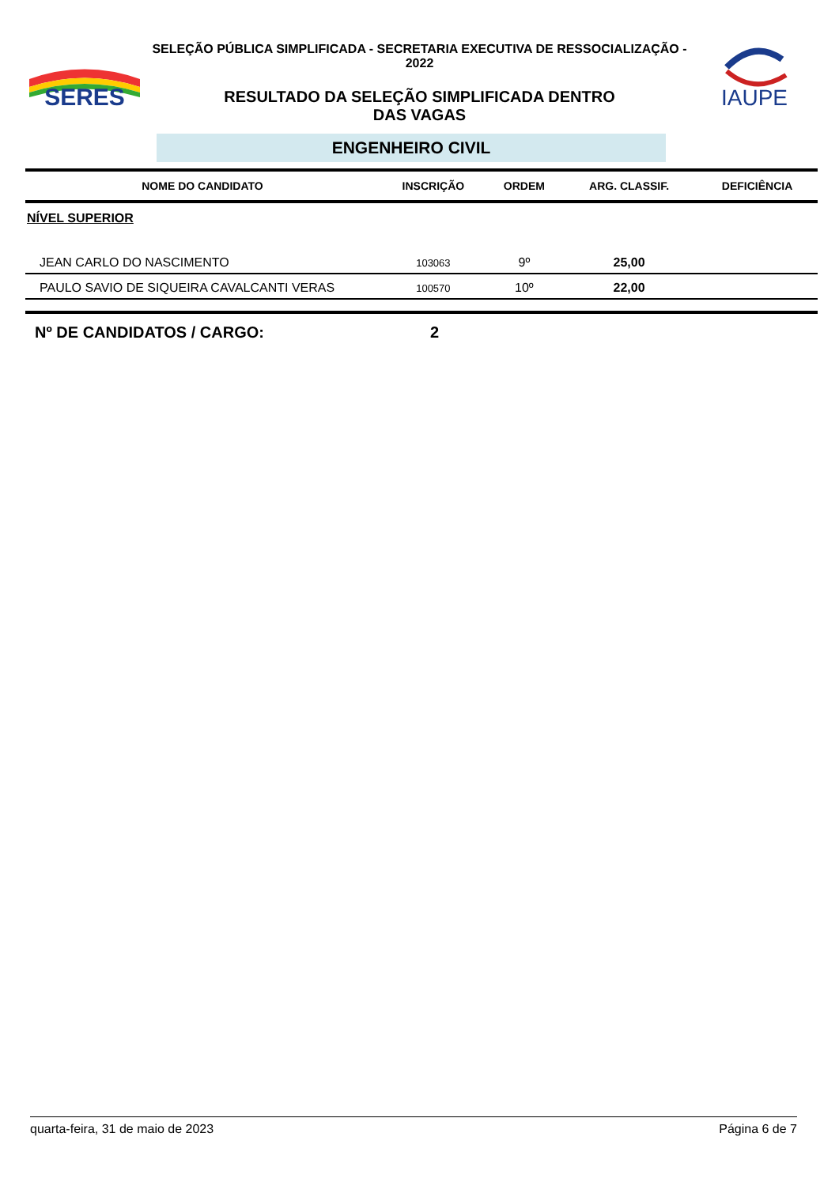SERES
SELEÇÃO PÚBLICA SIMPLIFICADA - SECRETARIA EXECUTIVA DE RESSOCIALIZAÇÃO - 2022
RESULTADO DA SELEÇÃO SIMPLIFICADA DENTRO
DAS VAGAS
IAUPE
ENGENHEIRO CIVIL
| NOME DO CANDIDATO | INSCRIÇÃO | ORDEM | ARG. CLASSIF. | DEFICIÊNCIA |
| --- | --- | --- | --- | --- |
| NÍVEL SUPERIOR | | | | |
| JEAN CARLO DO NASCIMENTO | 103063 | 9º | 25,00 | |
| PAULO SAVIO DE SIQUEIRA CAVALCANTI VERAS | 100570 | 10º | 22,00 | |
Nº DE CANDIDATOS / CARGO: 2
quarta-feira, 31 de maio de 2023 Página 6 de 7